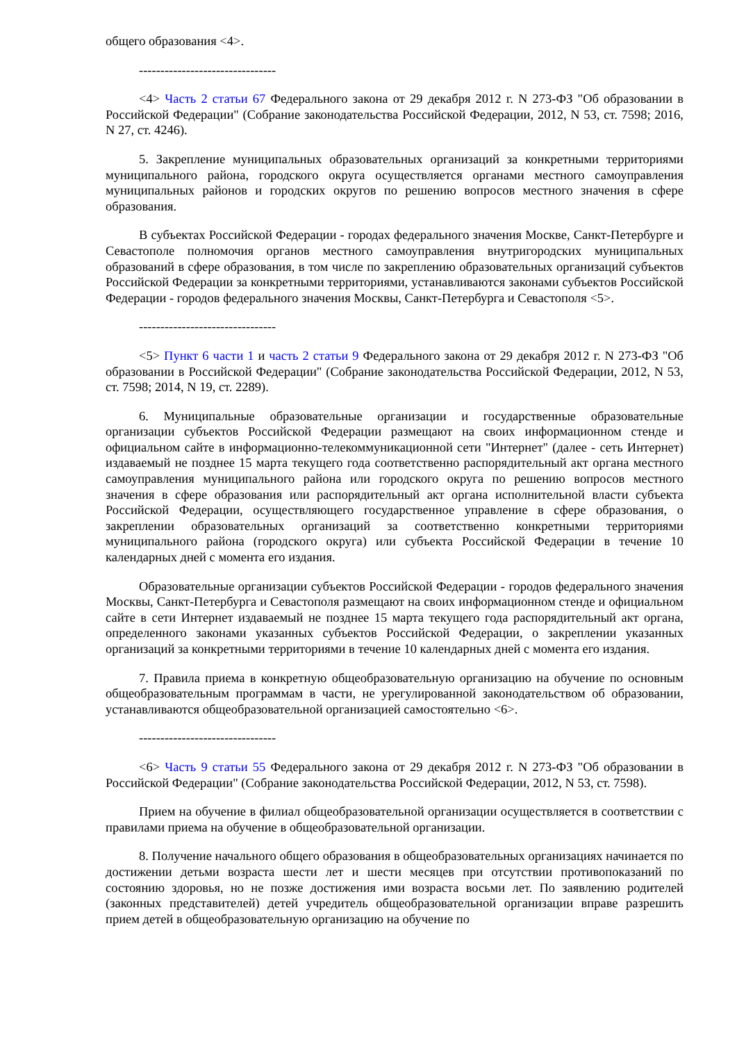общего образования <4>.
--------------------------------
<4> Часть 2 статьи 67 Федерального закона от 29 декабря 2012 г. N 273-ФЗ "Об образовании в Российской Федерации" (Собрание законодательства Российской Федерации, 2012, N 53, ст. 7598; 2016, N 27, ст. 4246).
5. Закрепление муниципальных образовательных организаций за конкретными территориями муниципального района, городского округа осуществляется органами местного самоуправления муниципальных районов и городских округов по решению вопросов местного значения в сфере образования.
В субъектах Российской Федерации - городах федерального значения Москве, Санкт-Петербурге и Севастополе полномочия органов местного самоуправления внутригородских муниципальных образований в сфере образования, в том числе по закреплению образовательных организаций субъектов Российской Федерации за конкретными территориями, устанавливаются законами субъектов Российской Федерации - городов федерального значения Москвы, Санкт-Петербурга и Севастополя <5>.
--------------------------------
<5> Пункт 6 части 1 и часть 2 статьи 9 Федерального закона от 29 декабря 2012 г. N 273-ФЗ "Об образовании в Российской Федерации" (Собрание законодательства Российской Федерации, 2012, N 53, ст. 7598; 2014, N 19, ст. 2289).
6. Муниципальные образовательные организации и государственные образовательные организации субъектов Российской Федерации размещают на своих информационном стенде и официальном сайте в информационно-телекоммуникационной сети "Интернет" (далее - сеть Интернет) издаваемый не позднее 15 марта текущего года соответственно распорядительный акт органа местного самоуправления муниципального района или городского округа по решению вопросов местного значения в сфере образования или распорядительный акт органа исполнительной власти субъекта Российской Федерации, осуществляющего государственное управление в сфере образования, о закреплении образовательных организаций за соответственно конкретными территориями муниципального района (городского округа) или субъекта Российской Федерации в течение 10 календарных дней с момента его издания.
Образовательные организации субъектов Российской Федерации - городов федерального значения Москвы, Санкт-Петербурга и Севастополя размещают на своих информационном стенде и официальном сайте в сети Интернет издаваемый не позднее 15 марта текущего года распорядительный акт органа, определенного законами указанных субъектов Российской Федерации, о закреплении указанных организаций за конкретными территориями в течение 10 календарных дней с момента его издания.
7. Правила приема в конкретную общеобразовательную организацию на обучение по основным общеобразовательным программам в части, не урегулированной законодательством об образовании, устанавливаются общеобразовательной организацией самостоятельно <6>.
--------------------------------
<6> Часть 9 статьи 55 Федерального закона от 29 декабря 2012 г. N 273-ФЗ "Об образовании в Российской Федерации" (Собрание законодательства Российской Федерации, 2012, N 53, ст. 7598).
Прием на обучение в филиал общеобразовательной организации осуществляется в соответствии с правилами приема на обучение в общеобразовательной организации.
8. Получение начального общего образования в общеобразовательных организациях начинается по достижении детьми возраста шести лет и шести месяцев при отсутствии противопоказаний по состоянию здоровья, но не позже достижения ими возраста восьми лет. По заявлению родителей (законных представителей) детей учредитель общеобразовательной организации вправе разрешить прием детей в общеобразовательную организацию на обучение по